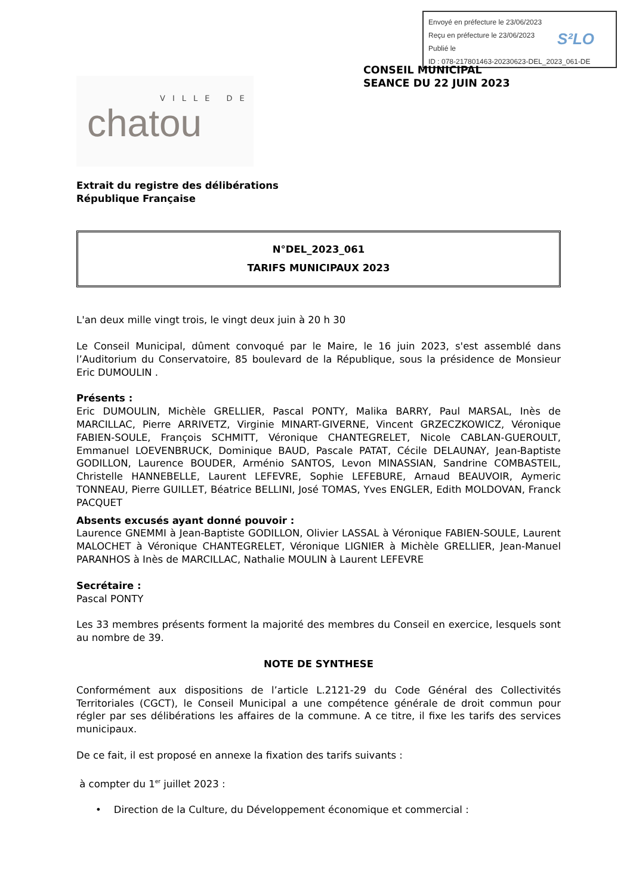Envoyé en préfecture le 23/06/2023
Reçu en préfecture le 23/06/2023
Publié le
ID : 078-217801463-20230623-DEL_2023_061-DE
S²LO
CONSEIL MUNICIPAL
SEANCE DU 22 JUIN 2023
VILLE DE
chatou
Extrait du registre des délibérations
République Française
N°DEL_2023_061
TARIFS MUNICIPAUX 2023
L'an deux mille vingt trois, le vingt deux juin à 20 h 30
Le Conseil Municipal, dûment convoqué par le Maire, le 16 juin 2023, s'est assemblé dans l’Auditorium du Conservatoire, 85 boulevard de la République, sous la présidence de Monsieur Eric DUMOULIN .
Présents :
Eric DUMOULIN, Michèle GRELLIER, Pascal PONTY, Malika BARRY, Paul MARSAL, Inès de MARCILLAC, Pierre ARRIVETZ, Virginie MINART-GIVERNE, Vincent GRZECZKOWICZ, Véronique FABIEN-SOULE, François SCHMITT, Véronique CHANTEGRELET, Nicole CABLAN-GUEROULT, Emmanuel LOEVENBRUCK, Dominique BAUD, Pascale PATAT, Cécile DELAUNAY, Jean-Baptiste GODILLON, Laurence BOUDER, Arménio SANTOS, Levon MINASSIAN, Sandrine COMBASTEIL, Christelle HANNEBELLE, Laurent LEFEVRE, Sophie LEFEBURE, Arnaud BEAUVOIR, Aymeric TONNEAU, Pierre GUILLET, Béatrice BELLINI, José TOMAS, Yves ENGLER, Edith MOLDOVAN, Franck PACQUET
Absents excusés ayant donné pouvoir :
Laurence GNEMMI à Jean-Baptiste GODILLON, Olivier LASSAL à Véronique FABIEN-SOULE, Laurent MALOCHET à Véronique CHANTEGRELET, Véronique LIGNIER à Michèle GRELLIER, Jean-Manuel PARANHOS à Inès de MARCILLAC, Nathalie MOULIN à Laurent LEFEVRE
Secrétaire :
Pascal PONTY
Les 33 membres présents forment la majorité des membres du Conseil en exercice, lesquels sont au nombre de 39.
NOTE DE SYNTHESE
Conformément aux dispositions de l’article L.2121-29 du Code Général des Collectivités Territoriales (CGCT), le Conseil Municipal a une compétence générale de droit commun pour régler par ses délibérations les affaires de la commune. A ce titre, il fixe les tarifs des services municipaux.
De ce fait, il est proposé en annexe la fixation des tarifs suivants :
à compter du 1<sup>er</sup> juillet 2023 :
• Direction de la Culture, du Développement économique et commercial :